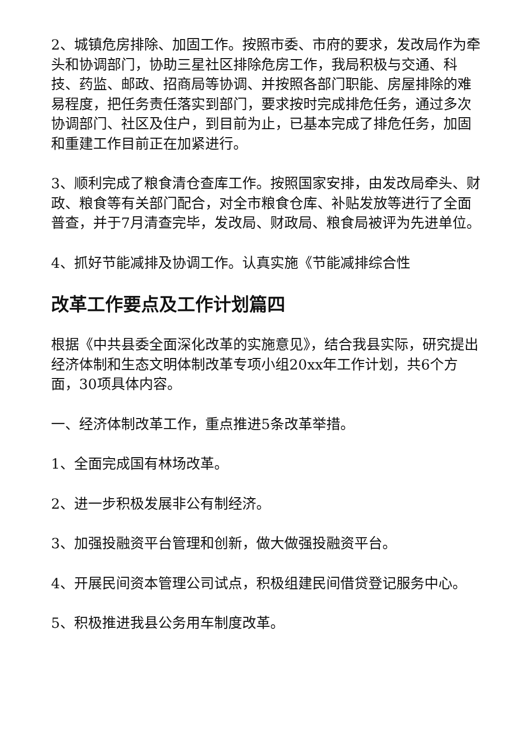2、城镇危房排除、加固工作。按照市委、市府的要求，发改局作为牵头和协调部门，协助三星社区排除危房工作，我局积极与交通、科技、药监、邮政、招商局等协调、并按照各部门职能、房屋排除的难易程度，把任务责任落实到部门，要求按时完成排危任务，通过多次协调部门、社区及住户，到目前为止，已基本完成了排危任务，加固和重建工作目前正在加紧进行。
3、顺利完成了粮食清仓查库工作。按照国家安排，由发改局牵头、财政、粮食等有关部门配合，对全市粮食仓库、补贴发放等进行了全面普查，并于7月清查完毕，发改局、财政局、粮食局被评为先进单位。
4、抓好节能减排及协调工作。认真实施《节能减排综合性
改革工作要点及工作计划篇四
根据《中共县委全面深化改革的实施意见》，结合我县实际，研究提出经济体制和生态文明体制改革专项小组20xx年工作计划，共6个方面，30项具体内容。
一、经济体制改革工作，重点推进5条改革举措。
1、全面完成国有林场改革。
2、进一步积极发展非公有制经济。
3、加强投融资平台管理和创新，做大做强投融资平台。
4、开展民间资本管理公司试点，积极组建民间借贷登记服务中心。
5、积极推进我县公务用车制度改革。